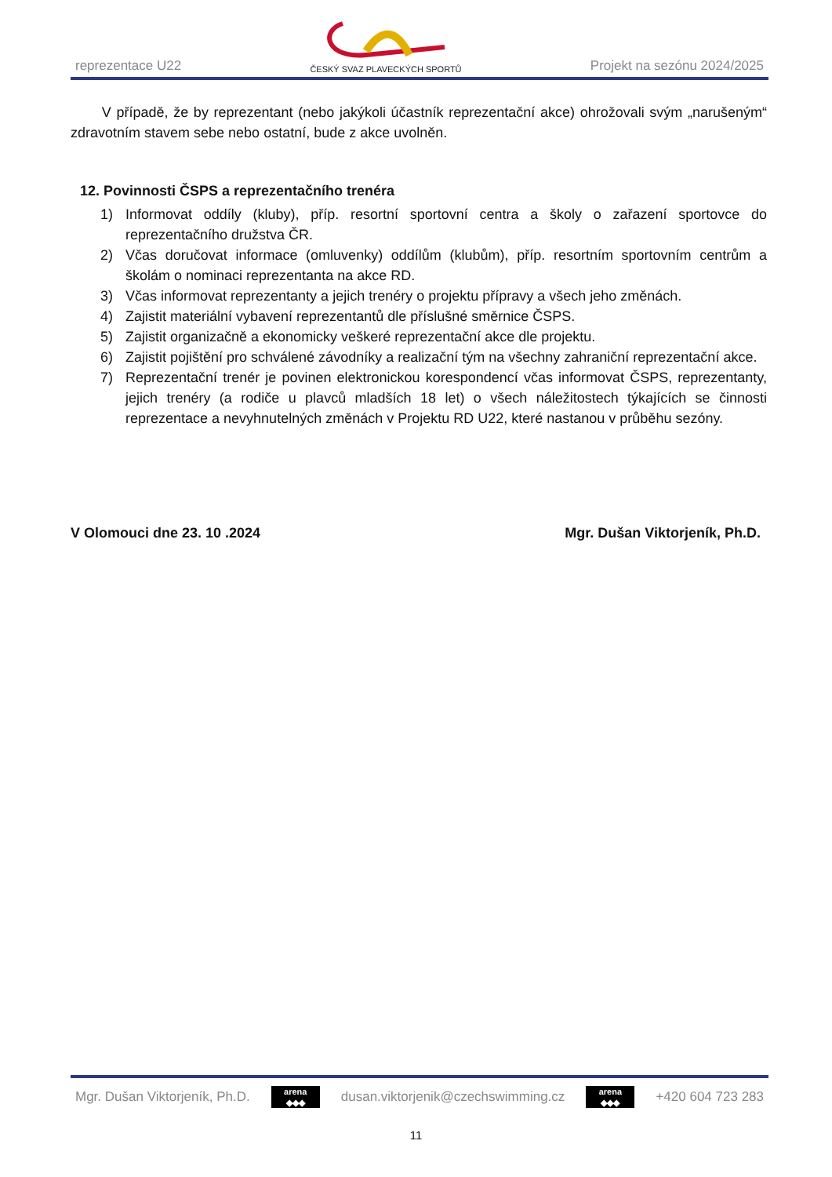reprezentace U22
ČESKÝ SVAZ PLAVECKÝCH SPORTŮ
Projekt na sezónu 2024/2025
V případě, že by reprezentant (nebo jakýkoli účastník reprezentační akce) ohrožovali svým „narušeným“ zdravotním stavem sebe nebo ostatní, bude z akce uvolněn.
12. Povinnosti ČSPS a reprezentačního trenéra
1) Informovat oddíly (kluby), příp. resortní sportovní centra a školy o zařazení sportovce do reprezentačního družstva ČR.
2) Včas doručovat informace (omluvenky) oddílům (klubům), příp. resortním sportovním centrům a školám o nominaci reprezentanta na akce RD.
3) Včas informovat reprezentanty a jejich trenéry o projektu přípravy a všech jeho změnách.
4) Zajistit materiální vybavení reprezentantů dle příslušné směrnice ČSPS.
5) Zajistit organizačně a ekonomicky veškeré reprezentační akce dle projektu.
6) Zajistit pojištění pro schválené závodníky a realizační tým na všechny zahraniční reprezentační akce.
7) Reprezentační trenér je povinen elektronickou korespondencí včas informovat ČSPS, reprezentanty, jejich trenéry (a rodiče u plavců mladších 18 let) o všech náležitostech týkajících se činnosti reprezentace a nevyhnutelných změnách v Projektu RD U22, které nastanou v průběhu sezóny.
V Olomouci dne 23. 10 .2024 Mgr. Dušan Viktorjeník, Ph.D.
Mgr. Dušan Viktorjeník, Ph.D. arena
◆◆◆ dusan.viktorjenik@czechswimming.cz arena
◆◆◆ +420 604 723 283
11